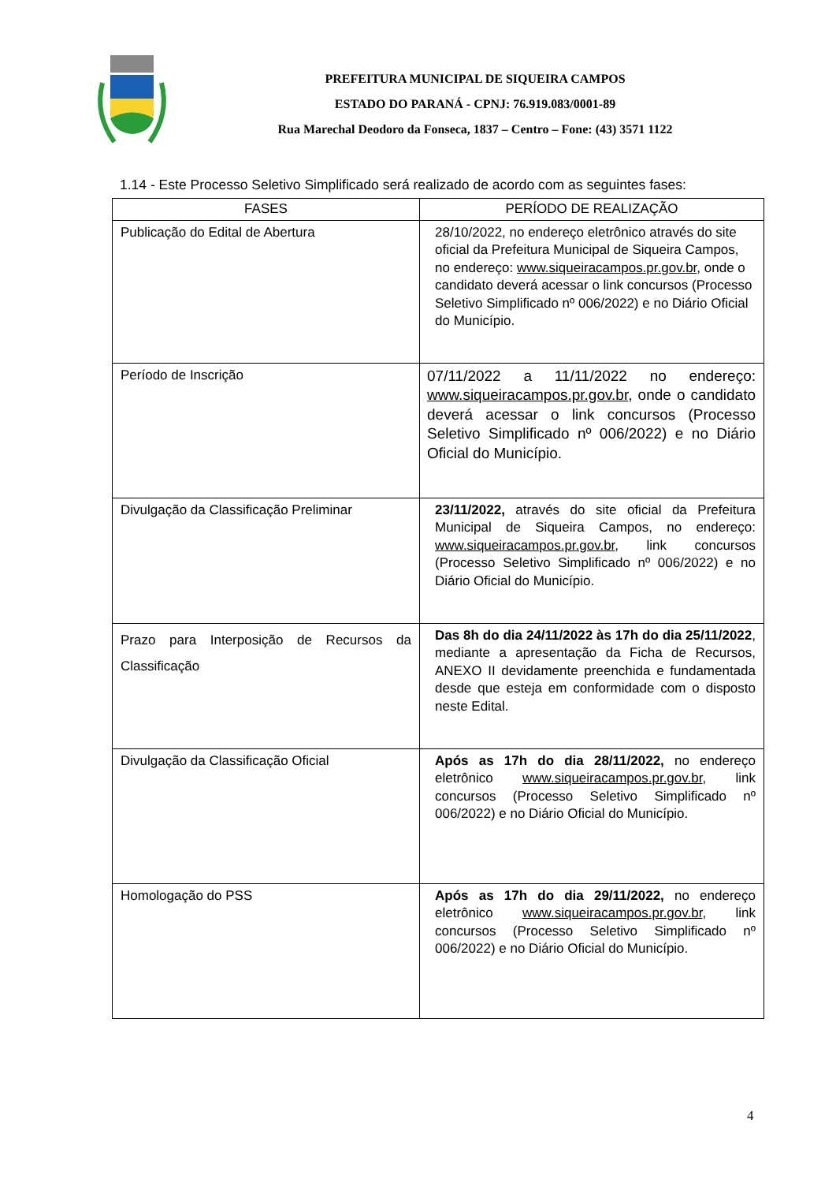PREFEITURA MUNICIPAL DE SIQUEIRA CAMPOS
ESTADO DO PARANÁ - CPNJ: 76.919.083/0001-89
Rua Marechal Deodoro da Fonseca, 1837 – Centro – Fone: (43) 3571 1122
1.14 - Este Processo Seletivo Simplificado será realizado de acordo com as seguintes fases:
| FASES | PERÍODO DE REALIZAÇÃO |
| --- | --- |
| Publicação do Edital de Abertura | 28/10/2022, no endereço eletrônico através do site oficial da Prefeitura Municipal de Siqueira Campos, no endereço: www.siqueiracampos.pr.gov.br , onde o candidato deverá acessar o link concursos (Processo Seletivo Simplificado nº 006/2022) e no Diário Oficial do Município. |
| Período de Inscrição | 07/11/2022 a 11/11/2022 no endereço: www.siqueiracampos.pr.gov.br , onde o candidato deverá acessar o link concursos (Processo Seletivo Simplificado nº 006/2022) e no Diário Oficial do Município. |
| Divulgação da Classificação Preliminar | 23/11/2022, através do site oficial da Prefeitura Municipal de Siqueira Campos, no endereço: www.siqueiracampos.pr.gov.br , link concursos (Processo Seletivo Simplificado nº 006/2022) e no Diário Oficial do Município. |
| Prazo para Interposição de Recursos da Classificação | Das 8h do dia 24/11/2022 às 17h do dia 25/11/2022 , mediante a apresentação da Ficha de Recursos, ANEXO II devidamente preenchida e fundamentada desde que esteja em conformidade com o disposto neste Edital. |
| Divulgação da Classificação Oficial | Após as 17h do dia 28/11/2022, no endereço eletrônico www.siqueiracampos.pr.gov.br , link concursos (Processo Seletivo Simplificado nº 006/2022) e no Diário Oficial do Município. |
| Homologação do PSS | Após as 17h do dia 29/11/2022, no endereço eletrônico www.siqueiracampos.pr.gov.br , link concursos (Processo Seletivo Simplificado nº 006/2022) e no Diário Oficial do Município. |
4